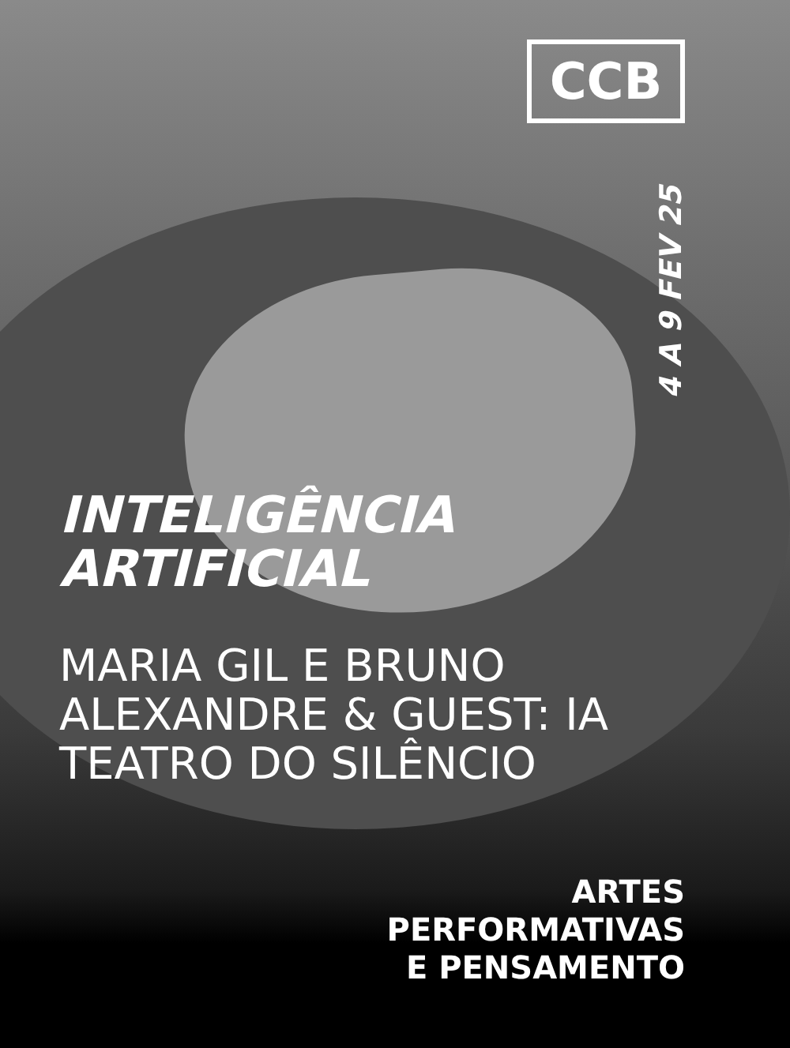CCB
4 A 9 FEV 25
INTELIGÊNCIA
ARTIFICIAL
MARIA GIL E BRUNO
ALEXANDRE & GUEST: IA
TEATRO DO SILÊNCIO
ARTES
PERFORMATIVAS
E PENSAMENTO